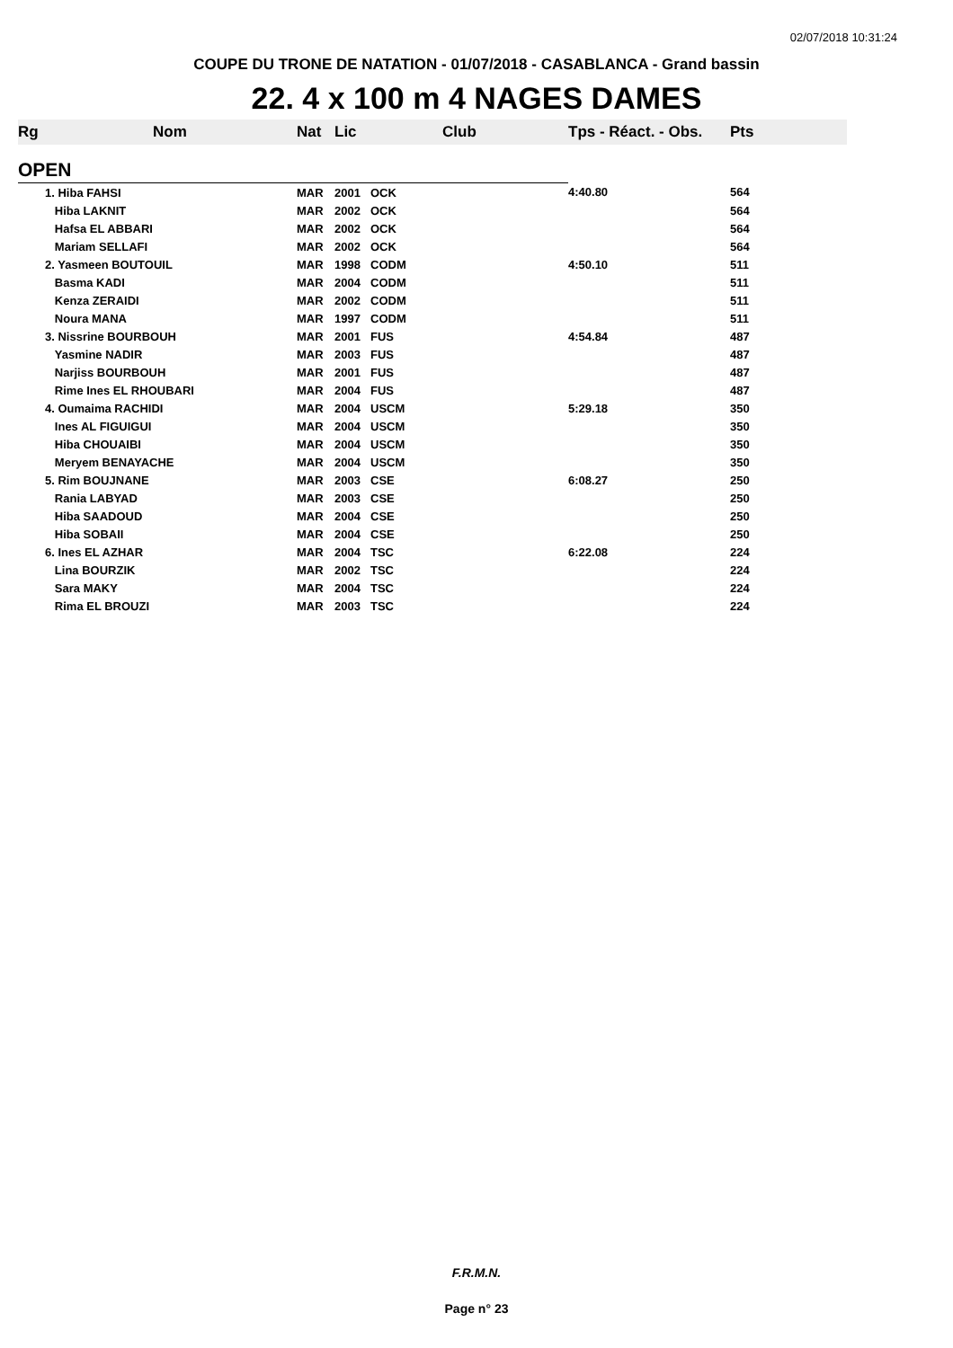02/07/2018 10:31:24
COUPE DU TRONE DE NATATION - 01/07/2018 - CASABLANCA - Grand bassin
22. 4 x 100 m 4 NAGES DAMES
| Rg | Nom | Nat | Lic | Club | Tps - Réact. - Obs. | Pts |
| --- | --- | --- | --- | --- | --- | --- |
| OPEN | | | | | | |
| | 1. Hiba FAHSI | MAR | 2001 | OCK | 4:40.80 | 564 |
| | Hiba LAKNIT | MAR | 2002 | OCK | | 564 |
| | Hafsa EL ABBARI | MAR | 2002 | OCK | | 564 |
| | Mariam SELLAFI | MAR | 2002 | OCK | | 564 |
| | 2. Yasmeen BOUTOUIL | MAR | 1998 | CODM | 4:50.10 | 511 |
| | Basma KADI | MAR | 2004 | CODM | | 511 |
| | Kenza ZERAIDI | MAR | 2002 | CODM | | 511 |
| | Noura MANA | MAR | 1997 | CODM | | 511 |
| | 3. Nissrine BOURBOUH | MAR | 2001 | FUS | 4:54.84 | 487 |
| | Yasmine NADIR | MAR | 2003 | FUS | | 487 |
| | Narjiss BOURBOUH | MAR | 2001 | FUS | | 487 |
| | Rime Ines EL RHOUBARI | MAR | 2004 | FUS | | 487 |
| | 4. Oumaima RACHIDI | MAR | 2004 | USCM | 5:29.18 | 350 |
| | Ines AL FIGUIGUI | MAR | 2004 | USCM | | 350 |
| | Hiba CHOUAIBI | MAR | 2004 | USCM | | 350 |
| | Meryem BENAYACHE | MAR | 2004 | USCM | | 350 |
| | 5. Rim BOUJNANE | MAR | 2003 | CSE | 6:08.27 | 250 |
| | Rania LABYAD | MAR | 2003 | CSE | | 250 |
| | Hiba SAADOUD | MAR | 2004 | CSE | | 250 |
| | Hiba SOBAII | MAR | 2004 | CSE | | 250 |
| | 6. Ines EL AZHAR | MAR | 2004 | TSC | 6:22.08 | 224 |
| | Lina BOURZIK | MAR | 2002 | TSC | | 224 |
| | Sara MAKY | MAR | 2004 | TSC | | 224 |
| | Rima EL BROUZI | MAR | 2003 | TSC | | 224 |
F.R.M.N.
Page n° 23